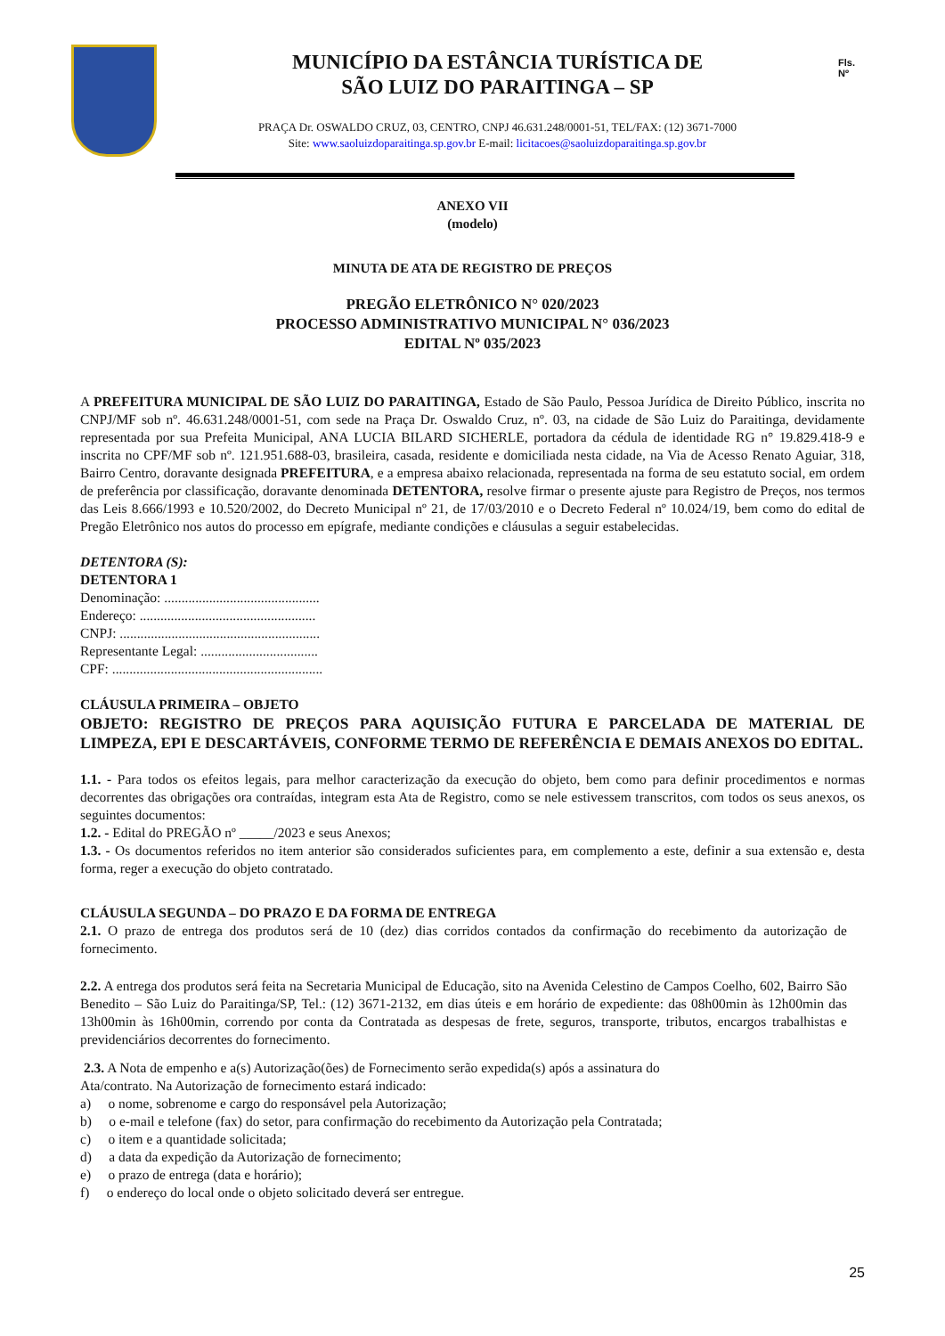MUNICÍPIO DA ESTÂNCIA TURÍSTICA DE
SÃO LUIZ DO PARAITINGA – SP
PRAÇA Dr. OSWALDO CRUZ, 03, CENTRO, CNPJ 46.631.248/0001-51, TEL/FAX: (12) 3671-7000
Site: www.saoluizdoparaitinga.sp.gov.br E-mail: licitacoes@saoluizdoparaitinga.sp.gov.br
Fls.
Nº
ANEXO VII
(modelo)
MINUTA DE ATA DE REGISTRO DE PREÇOS
PREGÃO ELETRÔNICO N° 020/2023
PROCESSO ADMINISTRATIVO MUNICIPAL N° 036/2023
EDITAL Nº 035/2023
A PREFEITURA MUNICIPAL DE SÃO LUIZ DO PARAITINGA, Estado de São Paulo, Pessoa Jurídica de Direito Público, inscrita no CNPJ/MF sob nº. 46.631.248/0001-51, com sede na Praça Dr. Oswaldo Cruz, nº. 03, na cidade de São Luiz do Paraitinga, devidamente representada por sua Prefeita Municipal, ANA LUCIA BILARD SICHERLE, portadora da cédula de identidade RG n° 19.829.418-9 e inscrita no CPF/MF sob nº. 121.951.688-03, brasileira, casada, residente e domiciliada nesta cidade, na Via de Acesso Renato Aguiar, 318, Bairro Centro, doravante designada PREFEITURA, e a empresa abaixo relacionada, representada na forma de seu estatuto social, em ordem de preferência por classificação, doravante denominada DETENTORA, resolve firmar o presente ajuste para Registro de Preços, nos termos das Leis 8.666/1993 e 10.520/2002, do Decreto Municipal nº 21, de 17/03/2010 e o Decreto Federal nº 10.024/19, bem como do edital de Pregão Eletrônico nos autos do processo em epígrafe, mediante condições e cláusulas a seguir estabelecidas.
DETENTORA (S):
DETENTORA 1
Denominação: .............................................
Endereço: ...................................................
CNPJ: ..........................................................
Representante Legal: ..................................
CPF: .............................................................
CLÁUSULA PRIMEIRA – OBJETO
OBJETO: REGISTRO DE PREÇOS PARA AQUISIÇÃO FUTURA E PARCELADA DE MATERIAL DE LIMPEZA, EPI E DESCARTÁVEIS, CONFORME TERMO DE REFERÊNCIA E DEMAIS ANEXOS DO EDITAL.
1.1. - Para todos os efeitos legais, para melhor caracterização da execução do objeto, bem como para definir procedimentos e normas decorrentes das obrigações ora contraídas, integram esta Ata de Registro, como se nele estivessem transcritos, com todos os seus anexos, os seguintes documentos:
1.2. - Edital do PREGÃO nº _____/2023 e seus Anexos;
1.3. - Os documentos referidos no item anterior são considerados suficientes para, em complemento a este, definir a sua extensão e, desta forma, reger a execução do objeto contratado.
CLÁUSULA SEGUNDA – DO PRAZO E DA FORMA DE ENTREGA
2.1. O prazo de entrega dos produtos será de 10 (dez) dias corridos contados da confirmação do recebimento da autorização de fornecimento.
2.2. A entrega dos produtos será feita na Secretaria Municipal de Educação, sito na Avenida Celestino de Campos Coelho, 602, Bairro São Benedito – São Luiz do Paraitinga/SP, Tel.: (12) 3671-2132, em dias úteis e em horário de expediente: das 08h00min às 12h00min das 13h00min às 16h00min, correndo por conta da Contratada as despesas de frete, seguros, transporte, tributos, encargos trabalhistas e previdenciários decorrentes do fornecimento.
2.3. A Nota de empenho e a(s) Autorização(ões) de Fornecimento serão expedida(s) após a assinatura do
Ata/contrato. Na Autorização de fornecimento estará indicado:
a) o nome, sobrenome e cargo do responsável pela Autorização;
b) o e-mail e telefone (fax) do setor, para confirmação do recebimento da Autorização pela Contratada;
c) o item e a quantidade solicitada;
d) a data da expedição da Autorização de fornecimento;
e) o prazo de entrega (data e horário);
f) o endereço do local onde o objeto solicitado deverá ser entregue.
25